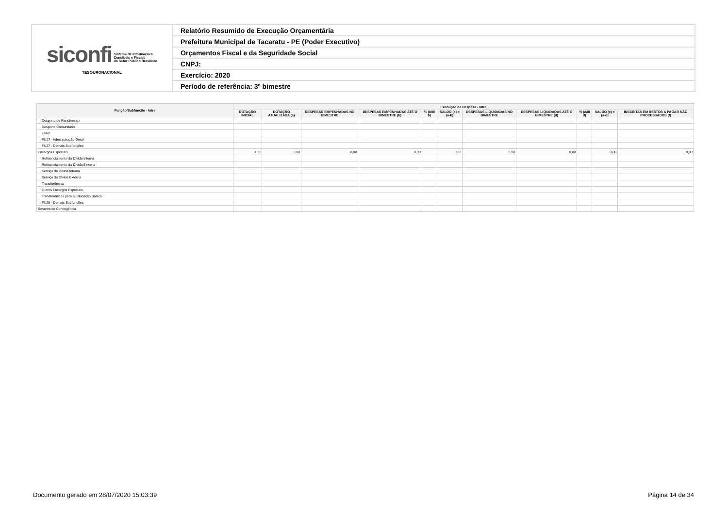| siconfi Sistema de Informações Contábeis e Fiscais do Setor Público Brasileiro TESOURONACIONAL | Relatório Resumido de Execução Orçamentária |
| | Prefeitura Municipal de Tacaratu - PE (Poder Executivo) |
| | Orçamentos Fiscal e da Seguridade Social |
| | CNPJ: |
| | Exercício: 2020 |
| | Período de referência: 3º bimestre |
| Função/Subfunção - Intra | Execução da Despesa - Intra | | | | | | | | | | |
| --- | --- | --- | --- | --- | --- | --- | --- | --- | --- | --- | --- |
| | DOTAÇÃO INICIAL | DOTAÇÃO ATUALIZADA (a) | DESPESAS EMPENHADAS NO BIMESTRE | DESPESAS EMPENHADAS ATÉ O BIMESTRE (b) | % (b/III b) | SALDO (c) = (a-b) | DESPESAS LIQUIDADAS NO BIMESTRE | DESPESAS LIQUIDADAS ATÉ O BIMESTRE (d) | % (d/III d) | SALDO (e) = (a-d) | INSCRITAS EM RESTOS A PAGAR NÃO PROCESSADOS (f) |
| Desporto de Rendimento | | | | | | | | | | | |
| Desporto Comunitário | | | | | | | | | | | |
| Lazer | | | | | | | | | | | |
| FU27 - Administração Geral | | | | | | | | | | | |
| FU27 - Demais Subfunções | | | | | | | | | | | |
| Encargos Especiais | 0,00 | 0,00 | 0,00 | 0,00 | | 0,00 | 0,00 | 0,00 | | 0,00 | 0,00 |
| Refinanciamento da Dívida Interna | | | | | | | | | | | |
| Refinanciamento da Dívida Externa | | | | | | | | | | | |
| Serviço da Dívida Interna | | | | | | | | | | | |
| Serviço da Dívida Externa | | | | | | | | | | | |
| Transferências | | | | | | | | | | | |
| Outros Encargos Especiais | | | | | | | | | | | |
| Transferências para a Educação Básica | | | | | | | | | | | |
| FU28 - Demais Subfunções | | | | | | | | | | | |
| Reserva de Contingência | | | | | | | | | | | |
Documento gerado em 28/07/2020 15:03:39
Página 14 de 34